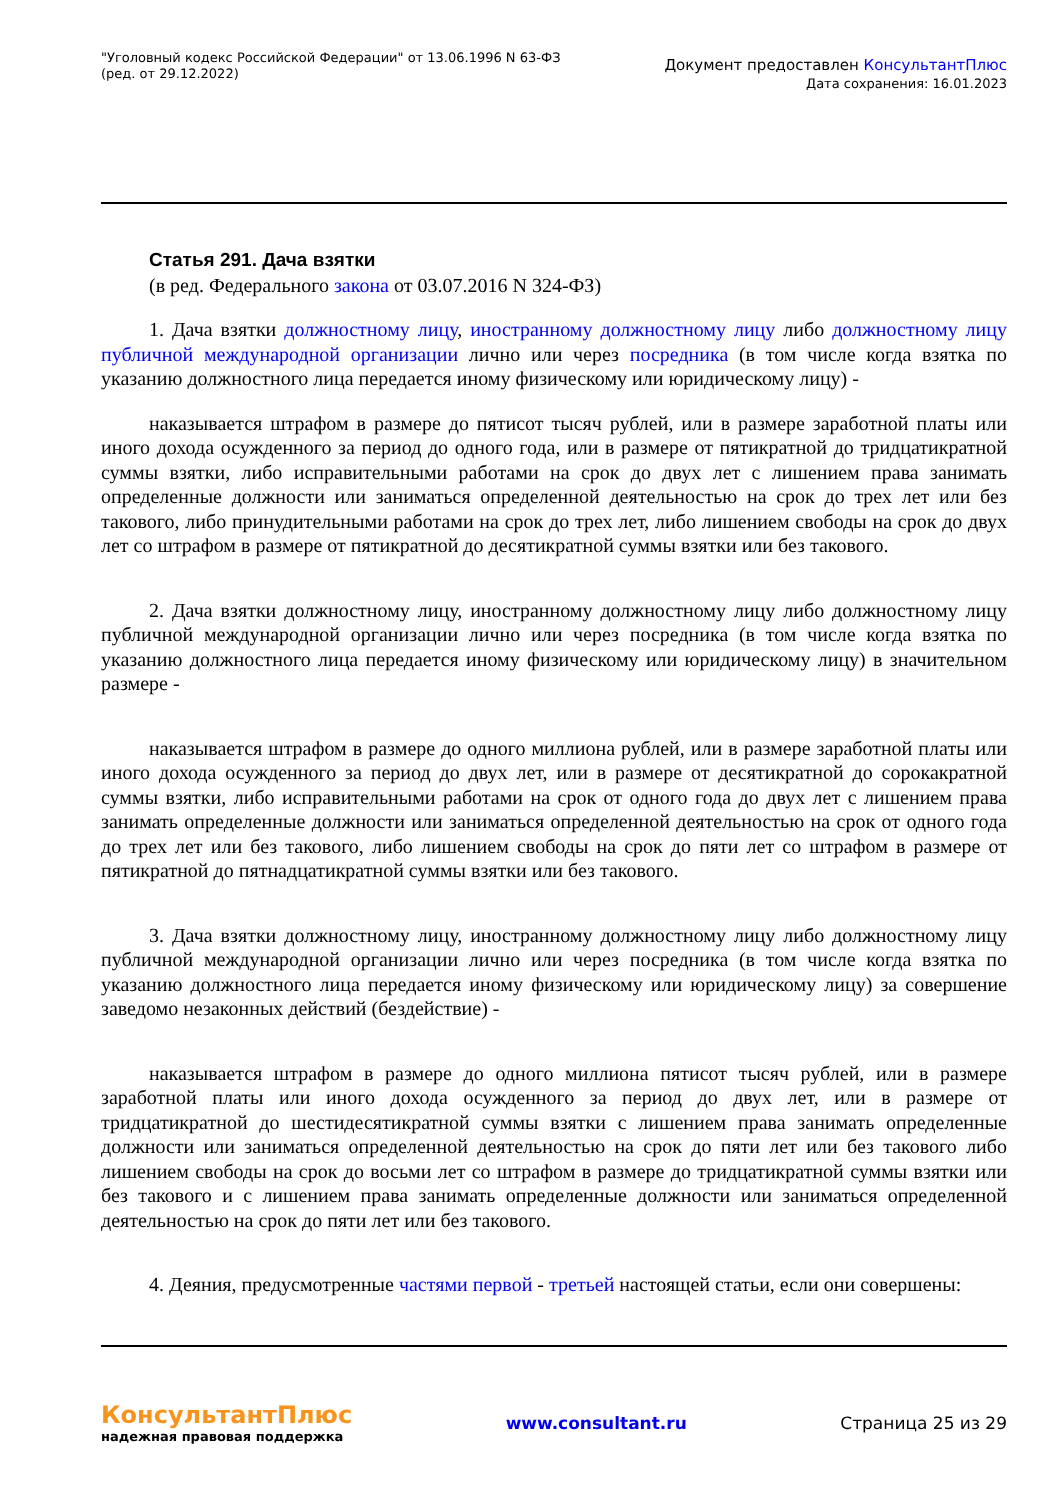"Уголовный кодекс Российской Федерации" от 13.06.1996 N 63-ФЗ
(ред. от 29.12.2022)
Документ предоставлен КонсультантПлюс
Дата сохранения: 16.01.2023
Статья 291. Дача взятки
(в ред. Федерального закона от 03.07.2016 N 324-ФЗ)
1. Дача взятки должностному лицу, иностранному должностному лицу либо должностному лицу публичной международной организации лично или через посредника (в том числе когда взятка по указанию должностного лица передается иному физическому или юридическому лицу) -
наказывается штрафом в размере до пятисот тысяч рублей, или в размере заработной платы или иного дохода осужденного за период до одного года, или в размере от пятикратной до тридцатикратной суммы взятки, либо исправительными работами на срок до двух лет с лишением права занимать определенные должности или заниматься определенной деятельностью на срок до трех лет или без такового, либо принудительными работами на срок до трех лет, либо лишением свободы на срок до двух лет со штрафом в размере от пятикратной до десятикратной суммы взятки или без такового.
2. Дача взятки должностному лицу, иностранному должностному лицу либо должностному лицу публичной международной организации лично или через посредника (в том числе когда взятка по указанию должностного лица передается иному физическому или юридическому лицу) в значительном размере -
наказывается штрафом в размере до одного миллиона рублей, или в размере заработной платы или иного дохода осужденного за период до двух лет, или в размере от десятикратной до сорокакратной суммы взятки, либо исправительными работами на срок от одного года до двух лет с лишением права занимать определенные должности или заниматься определенной деятельностью на срок от одного года до трех лет или без такового, либо лишением свободы на срок до пяти лет со штрафом в размере от пятикратной до пятнадцатикратной суммы взятки или без такового.
3. Дача взятки должностному лицу, иностранному должностному лицу либо должностному лицу публичной международной организации лично или через посредника (в том числе когда взятка по указанию должностного лица передается иному физическому или юридическому лицу) за совершение заведомо незаконных действий (бездействие) -
наказывается штрафом в размере до одного миллиона пятисот тысяч рублей, или в размере заработной платы или иного дохода осужденного за период до двух лет, или в размере от тридцатикратной до шестидесятикратной суммы взятки с лишением права занимать определенные должности или заниматься определенной деятельностью на срок до пяти лет или без такового либо лишением свободы на срок до восьми лет со штрафом в размере до тридцатикратной суммы взятки или без такового и с лишением права занимать определенные должности или заниматься определенной деятельностью на срок до пяти лет или без такового.
4. Деяния, предусмотренные частями первой - третьей настоящей статьи, если они совершены:
КонсультантПлюс
надежная правовая поддержка
www.consultant.ru Страница 25 из 29